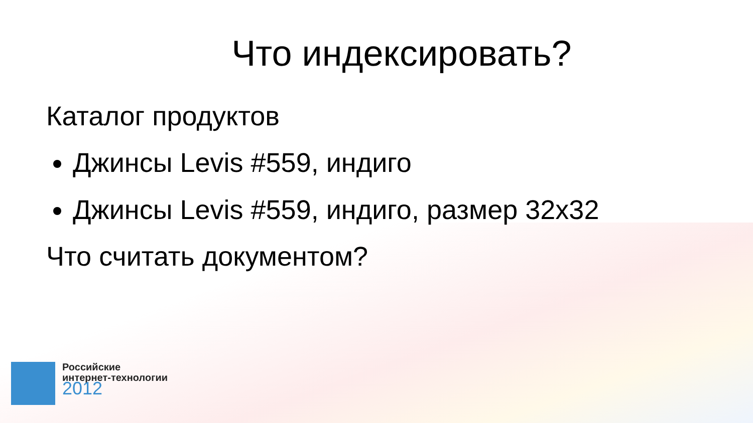Что индексировать?
Каталог продуктов
Джинсы Levis #559, индиго
Джинсы Levis #559, индиго, размер 32x32
Что считать документом?
Российские
интернет-технологии
2012